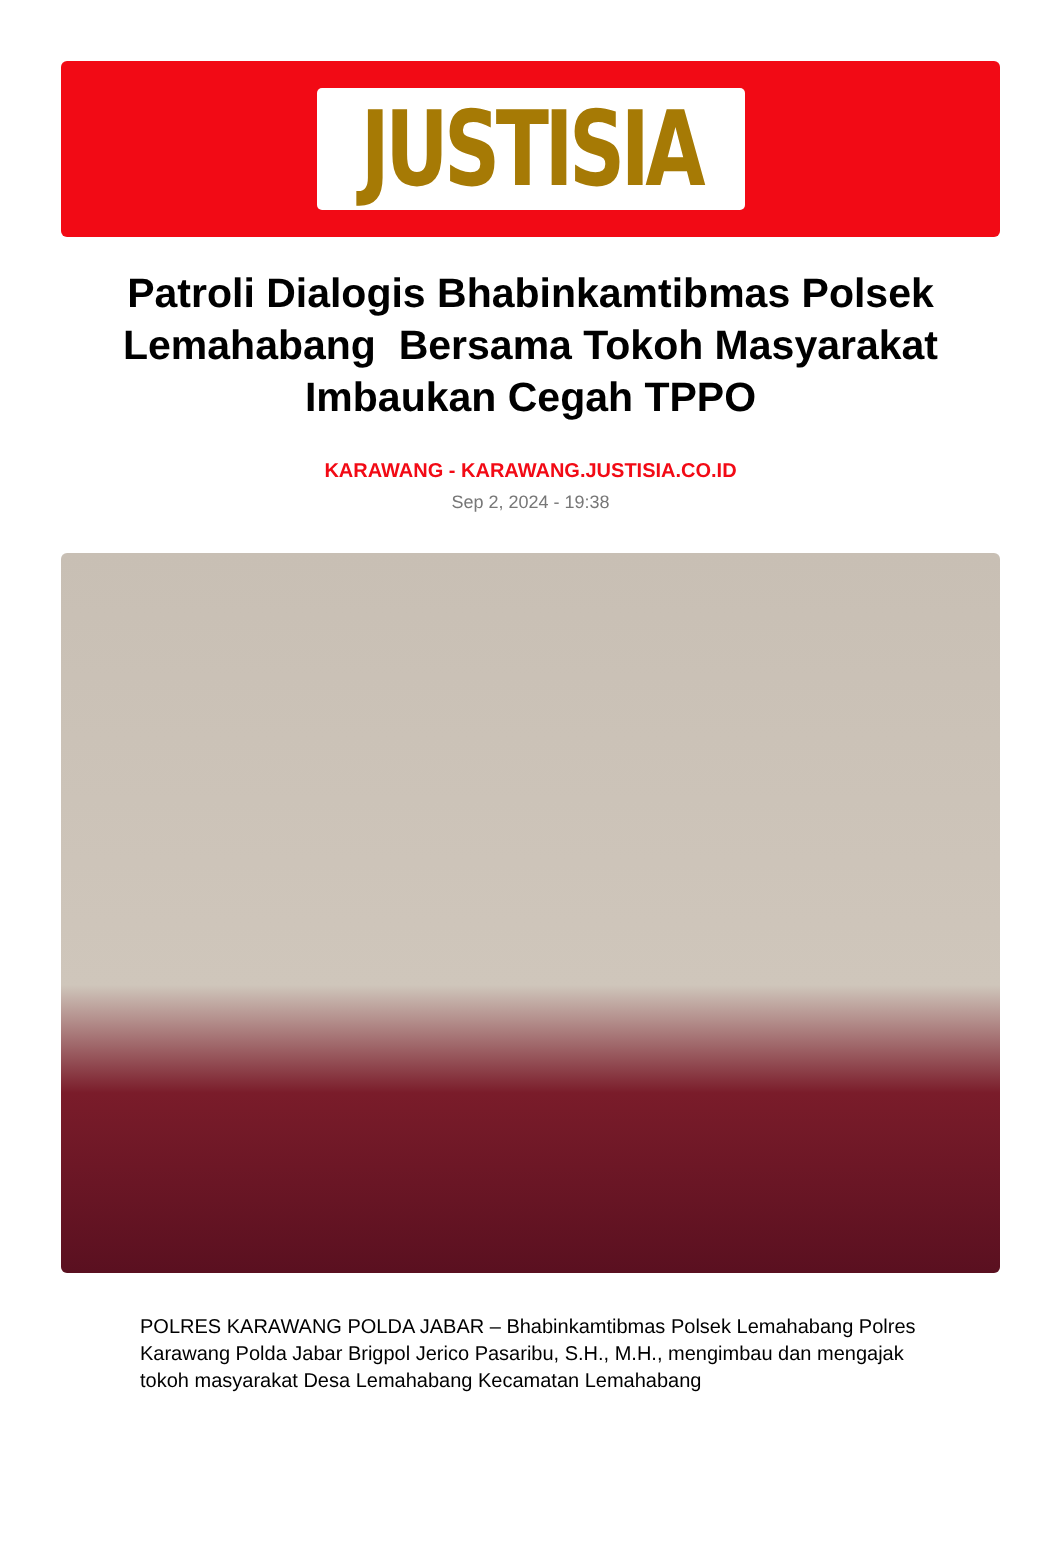JUSTISIA
Patroli Dialogis Bhabinkamtibmas Polsek Lemahabang Bersama Tokoh Masyarakat Imbaukan Cegah TPPO
KARAWANG - KARAWANG.JUSTISIA.CO.ID
Sep 2, 2024 - 19:38
POLRES KARAWANG POLDA JABAR – Bhabinkamtibmas Polsek Lemahabang Polres Karawang Polda Jabar Brigpol Jerico Pasaribu, S.H., M.H., mengimbau dan mengajak tokoh masyarakat Desa Lemahabang Kecamatan Lemahabang